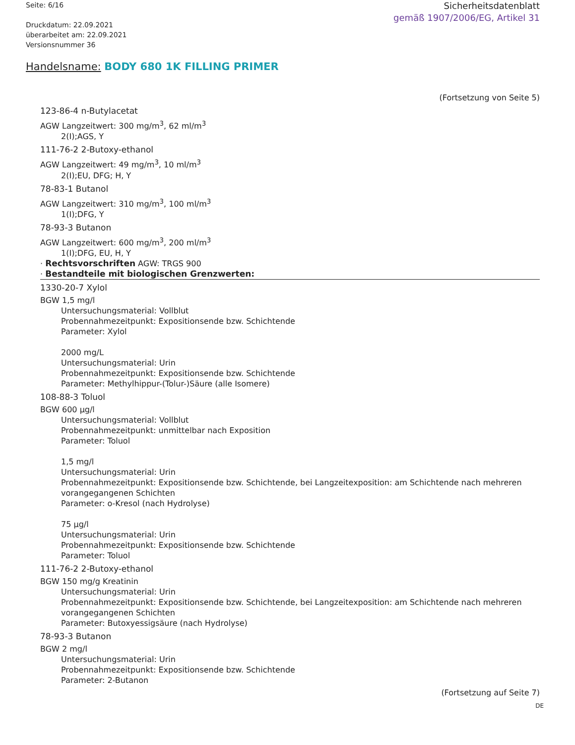Seite: 6/16
Druckdatum: 22.09.2021
überarbeitet am: 22.09.2021
Versionsnummer 36
Sicherheitsdatenblatt
gemäß 1907/2006/EG, Artikel 31
Handelsname: BODY 680 1K FILLING PRIMER
(Fortsetzung von Seite 5)
123-86-4 n-Butylacetat
AGW Langzeitwert: 300 mg/m<sup>3</sup>, 62 ml/m<sup>3</sup>
2(I);AGS, Y
111-76-2 2-Butoxy-ethanol
AGW Langzeitwert: 49 mg/m<sup>3</sup>, 10 ml/m<sup>3</sup>
2(I);EU, DFG; H, Y
78-83-1 Butanol
AGW Langzeitwert: 310 mg/m<sup>3</sup>, 100 ml/m<sup>3</sup>
1(I);DFG, Y
78-93-3 Butanon
AGW Langzeitwert: 600 mg/m<sup>3</sup>, 200 ml/m<sup>3</sup>
1(I);DFG, EU, H, Y
· Rechtsvorschriften AGW: TRGS 900
· Bestandteile mit biologischen Grenzwerten:
1330-20-7 Xylol
BGW 1,5 mg/l
Untersuchungsmaterial: Vollblut
Probennahmezeitpunkt: Expositionsende bzw. Schichtende
Parameter: Xylol
2000 mg/L
Untersuchungsmaterial: Urin
Probennahmezeitpunkt: Expositionsende bzw. Schichtende
Parameter: Methylhippur-(Tolur-)Säure (alle Isomere)
108-88-3 Toluol
BGW 600 µg/l
Untersuchungsmaterial: Vollblut
Probennahmezeitpunkt: unmittelbar nach Exposition
Parameter: Toluol
1,5 mg/l
Untersuchungsmaterial: Urin
Probennahmezeitpunkt: Expositionsende bzw. Schichtende, bei Langzeitexposition: am Schichtende nach mehreren vorangegangenen Schichten
Parameter: o-Kresol (nach Hydrolyse)
75 µg/l
Untersuchungsmaterial: Urin
Probennahmezeitpunkt: Expositionsende bzw. Schichtende
Parameter: Toluol
111-76-2 2-Butoxy-ethanol
BGW 150 mg/g Kreatinin
Untersuchungsmaterial: Urin
Probennahmezeitpunkt: Expositionsende bzw. Schichtende, bei Langzeitexposition: am Schichtende nach mehreren vorangegangenen Schichten
Parameter: Butoxyessigsäure (nach Hydrolyse)
78-93-3 Butanon
BGW 2 mg/l
Untersuchungsmaterial: Urin
Probennahmezeitpunkt: Expositionsende bzw. Schichtende
Parameter: 2-Butanon
(Fortsetzung auf Seite 7)
DE